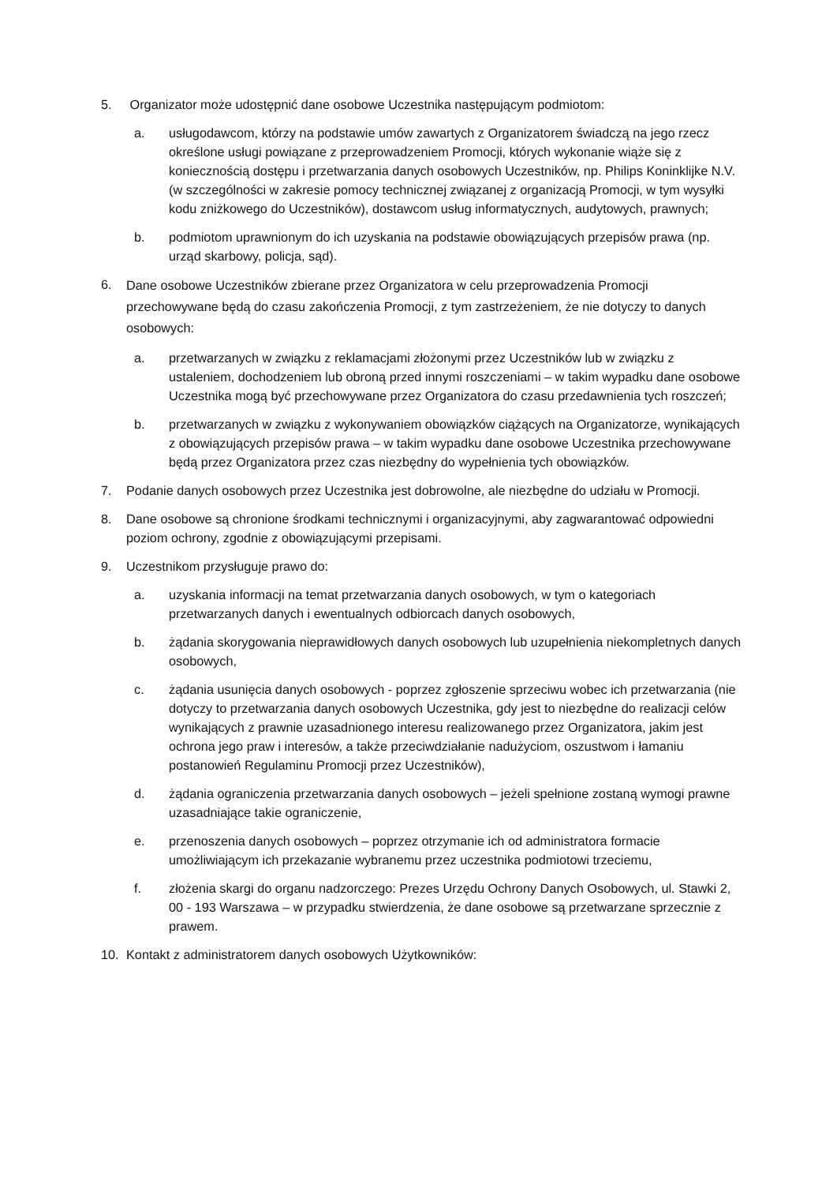5. Organizator może udostępnić dane osobowe Uczestnika następującym podmiotom:
a. usługodawcom, którzy na podstawie umów zawartych z Organizatorem świadczą na jego rzecz określone usługi powiązane z przeprowadzeniem Promocji, których wykonanie wiąże się z koniecznością dostępu i przetwarzania danych osobowych Uczestników, np. Philips Koninklijke N.V. (w szczególności w zakresie pomocy technicznej związanej z organizacją Promocji, w tym wysyłki kodu zniżkowego do Uczestników), dostawcom usług informatycznych, audytowych, prawnych;
b. podmiotom uprawnionym do ich uzyskania na podstawie obowiązujących przepisów prawa (np. urząd skarbowy, policja, sąd).
6.
Dane osobowe Uczestników zbierane przez Organizatora w celu przeprowadzenia Promocji przechowywane będą do czasu zakończenia Promocji, z tym zastrzeżeniem, że nie dotyczy to danych osobowych:
a. przetwarzanych w związku z reklamacjami złożonymi przez Uczestników lub w związku z ustaleniem, dochodzeniem lub obroną przed innymi roszczeniami – w takim wypadku dane osobowe Uczestnika mogą być przechowywane przez Organizatora do czasu przedawnienia tych roszczeń;
b. przetwarzanych w związku z wykonywaniem obowiązków ciążących na Organizatorze, wynikających z obowiązujących przepisów prawa – w takim wypadku dane osobowe Uczestnika przechowywane będą przez Organizatora przez czas niezbędny do wypełnienia tych obowiązków.
7. Podanie danych osobowych przez Uczestnika jest dobrowolne, ale niezbędne do udziału w Promocji.
8. Dane osobowe są chronione środkami technicznymi i organizacyjnymi, aby zagwarantować odpowiedni poziom ochrony, zgodnie z obowiązującymi przepisami.
9. Uczestnikom przysługuje prawo do:
a. uzyskania informacji na temat przetwarzania danych osobowych, w tym o kategoriach przetwarzanych danych i ewentualnych odbiorcach danych osobowych,
b. żądania skorygowania nieprawidłowych danych osobowych lub uzupełnienia niekompletnych danych osobowych,
c. żądania usunięcia danych osobowych - poprzez zgłoszenie sprzeciwu wobec ich przetwarzania (nie dotyczy to przetwarzania danych osobowych Uczestnika, gdy jest to niezbędne do realizacji celów wynikających z prawnie uzasadnionego interesu realizowanego przez Organizatora, jakim jest ochrona jego praw i interesów, a także przeciwdziałanie nadużyciom, oszustwom i łamaniu postanowień Regulaminu Promocji przez Uczestników),
d. żądania ograniczenia przetwarzania danych osobowych – jeżeli spełnione zostaną wymogi prawne uzasadniające takie ograniczenie,
e. przenoszenia danych osobowych – poprzez otrzymanie ich od administratora formacie umożliwiającym ich przekazanie wybranemu przez uczestnika podmiotowi trzeciemu,
f. złożenia skargi do organu nadzorczego: Prezes Urzędu Ochrony Danych Osobowych, ul. Stawki 2, 00 - 193 Warszawa – w przypadku stwierdzenia, że dane osobowe są przetwarzane sprzecznie z prawem.
10. Kontakt z administratorem danych osobowych Użytkowników: